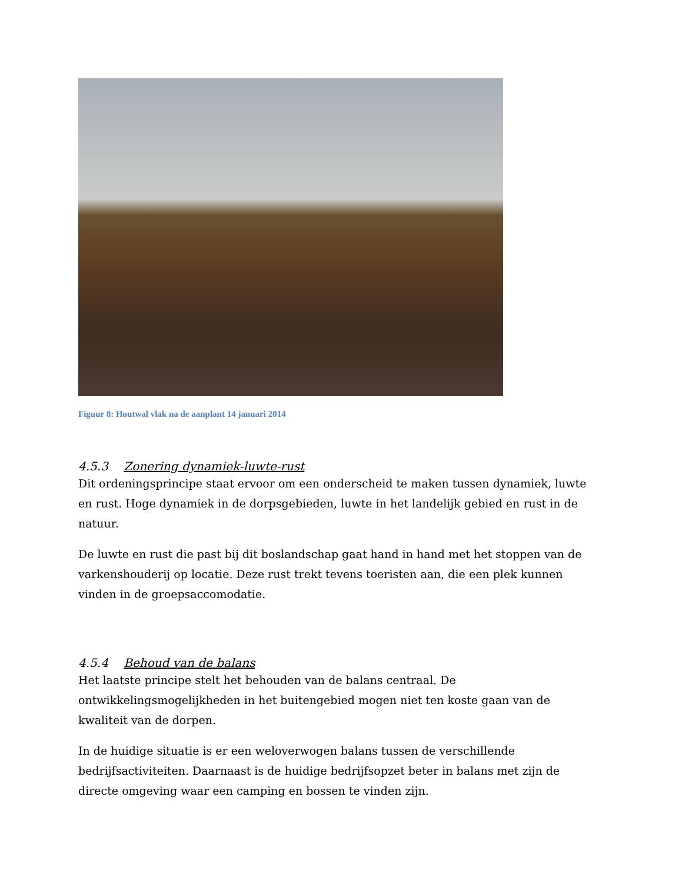Figuur 8: Houtwal vlak na de aanplant 14 januari 2014
4.5.3 Zonering dynamiek-luwte-rust
Dit ordeningsprincipe staat ervoor om een onderscheid te maken tussen dynamiek, luwte en rust. Hoge dynamiek in de dorpsgebieden, luwte in het landelijk gebied en rust in de natuur.
De luwte en rust die past bij dit boslandschap gaat hand in hand met het stoppen van de varkenshouderij op locatie. Deze rust trekt tevens toeristen aan, die een plek kunnen vinden in de groepsaccomodatie.
4.5.4 Behoud van de balans
Het laatste principe stelt het behouden van de balans centraal. De ontwikkelingsmogelijkheden in het buitengebied mogen niet ten koste gaan van de kwaliteit van de dorpen.
In de huidige situatie is er een weloverwogen balans tussen de verschillende bedrijfsactiviteiten. Daarnaast is de huidige bedrijfsopzet beter in balans met zijn de directe omgeving waar een camping en bossen te vinden zijn.